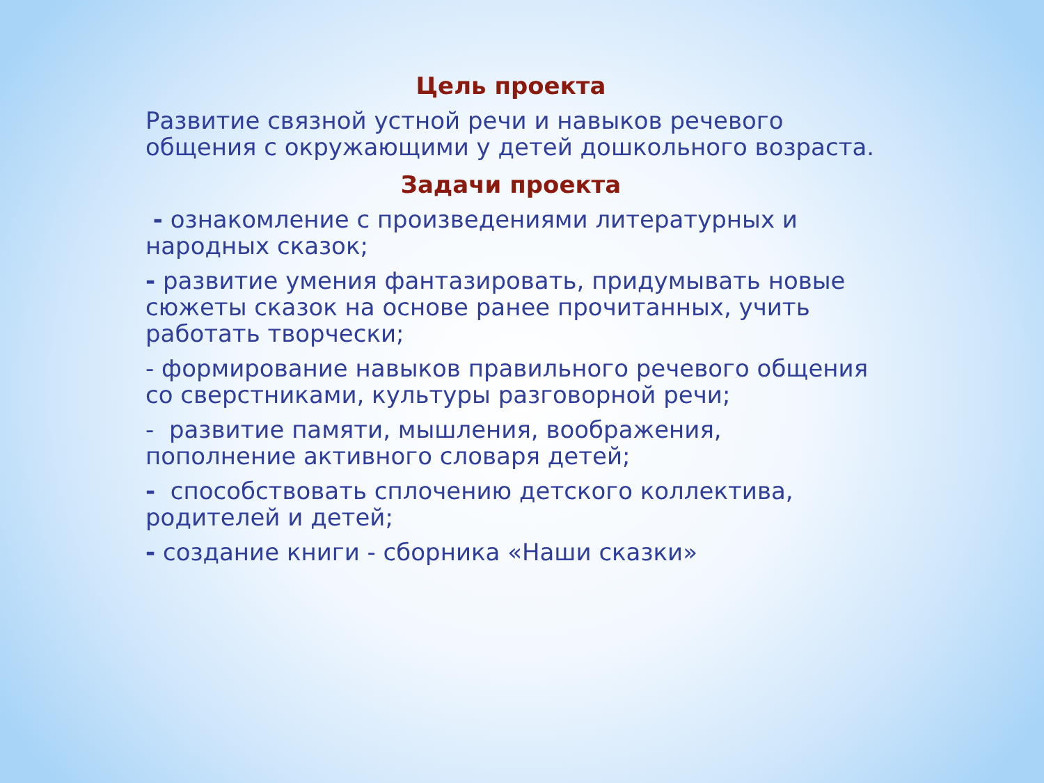Цель проекта
Развитие связной устной речи и навыков речевого общения с окружающими у детей дошкольного возраста.
Задачи проекта
- ознакомление с произведениями литературных и народных сказок;
- развитие умения фантазировать, придумывать новые сюжеты сказок на основе ранее прочитанных, учить работать творчески;
- формирование навыков правильного речевого общения со сверстниками, культуры разговорной речи;
- развитие памяти, мышления, воображения, пополнение активного словаря детей;
- способствовать сплочению детского коллектива, родителей и детей;
- создание книги - сборника «Наши сказки»